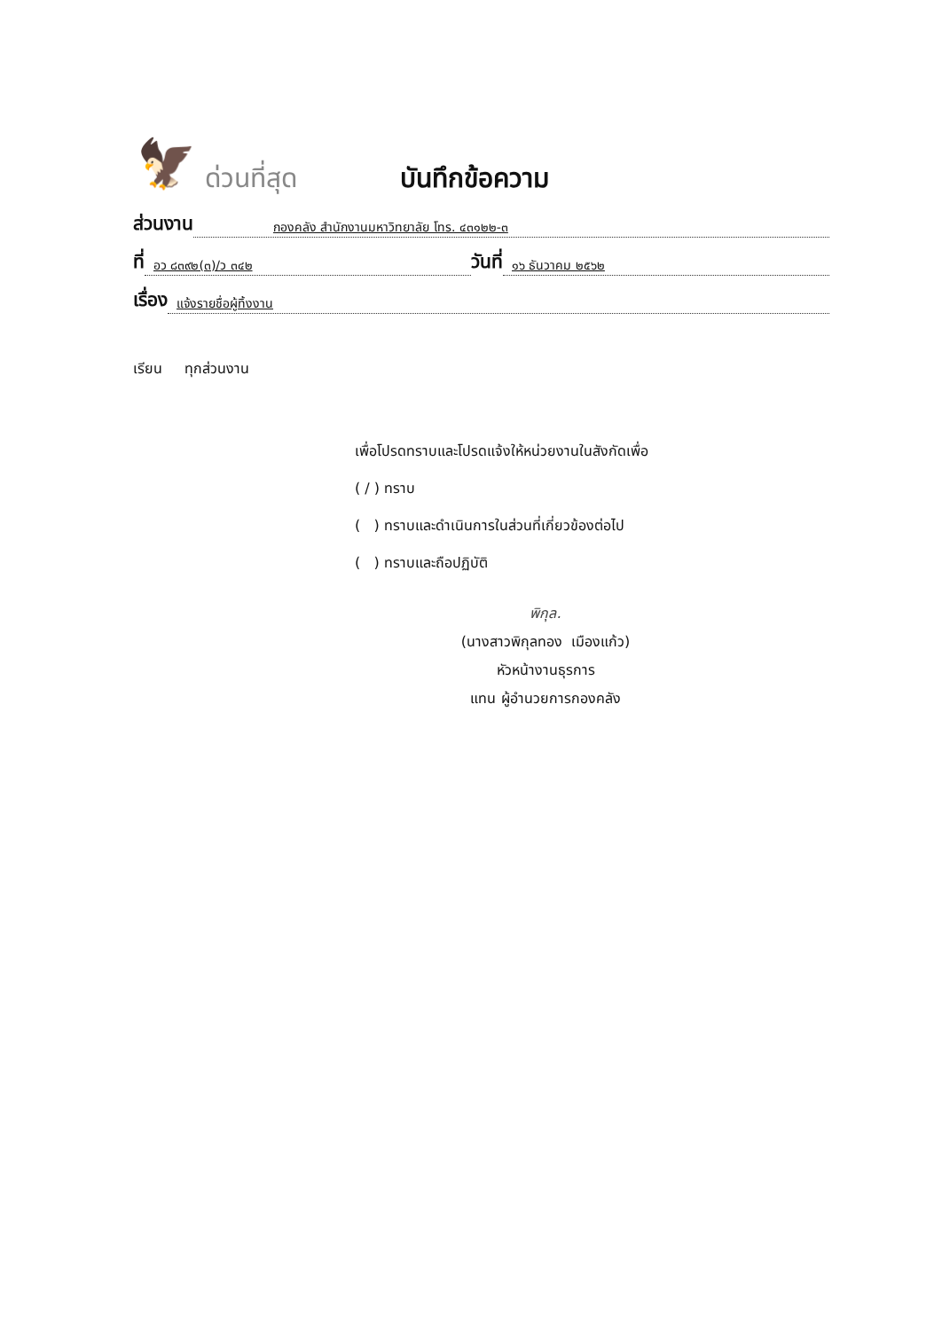🦅
ด่วนที่สุด
บันทึกข้อความ
ส่วนงาน กองคลัง สำนักงานมหาวิทยาลัย โทร. ๔๓๑๒๒-๓
ที่ อว ๘๓๙๒(๓)/ว ๓๔๒ วันที่ ๑๖ ธันวาคม ๒๕๖๒
เรื่อง แจ้งรายชื่อผู้ทิ้งงาน
เรียน ทุกส่วนงาน
เพื่อโปรดทราบและโปรดแจ้งให้หน่วยงานในสังกัดเพื่อ
( / ) ทราบ
( ) ทราบและดำเนินการในส่วนที่เกี่ยวข้องต่อไป
( ) ทราบและถือปฏิบัติ
พิกุล.
(นางสาวพิกุลทอง เมืองแก้ว)
หัวหน้างานธุรการ
แทน ผู้อำนวยการกองคลัง